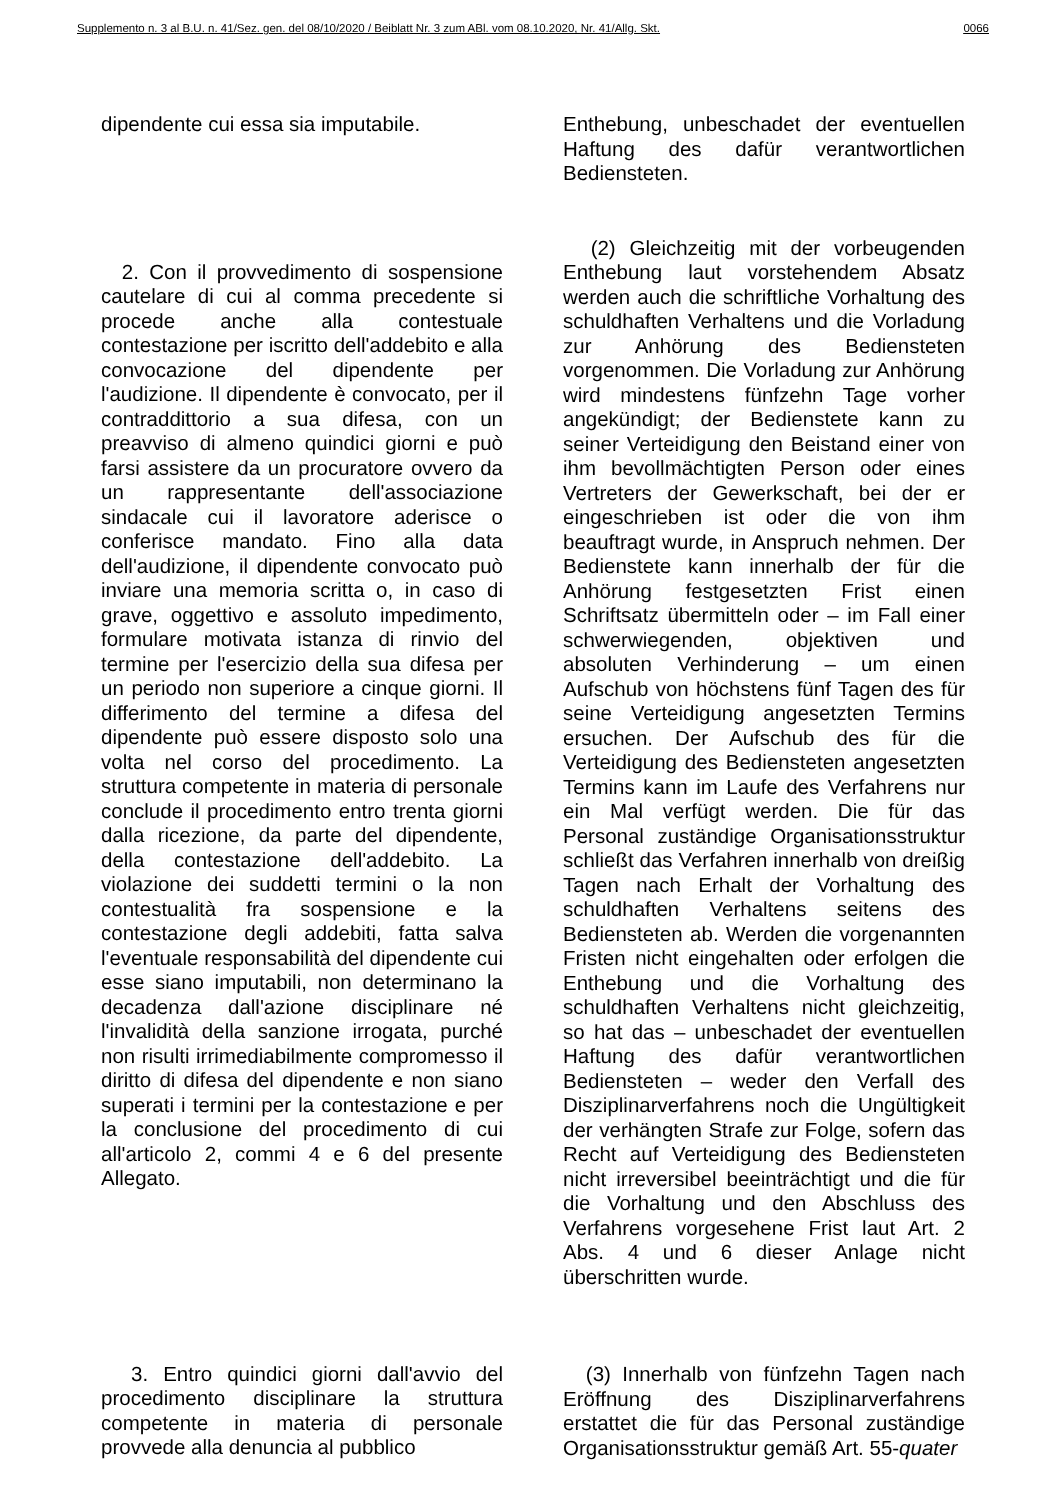Supplemento n. 3 al B.U. n. 41/Sez. gen. del 08/10/2020 / Beiblatt Nr. 3 zum ABl. vom 08.10.2020, Nr. 41/Allg. Skt. 0066
dipendente cui essa sia imputabile.
2. Con il provvedimento di sospensione cautelare di cui al comma precedente si procede anche alla contestuale contestazione per iscritto dell'addebito e alla convocazione del dipendente per l'audizione. Il dipendente è convocato, per il contraddittorio a sua difesa, con un preavviso di almeno quindici giorni e può farsi assistere da un procuratore ovvero da un rappresentante dell'associazione sindacale cui il lavoratore aderisce o conferisce mandato. Fino alla data dell'audizione, il dipendente convocato può inviare una memoria scritta o, in caso di grave, oggettivo e assoluto impedimento, formulare motivata istanza di rinvio del termine per l'esercizio della sua difesa per un periodo non superiore a cinque giorni. Il differimento del termine a difesa del dipendente può essere disposto solo una volta nel corso del procedimento. La struttura competente in materia di personale conclude il procedimento entro trenta giorni dalla ricezione, da parte del dipendente, della contestazione dell'addebito. La violazione dei suddetti termini o la non contestualità fra sospensione e la contestazione degli addebiti, fatta salva l'eventuale responsabilità del dipendente cui esse siano imputabili, non determinano la decadenza dall'azione disciplinare né l'invalidità della sanzione irrogata, purché non risulti irrimediabilmente compromesso il diritto di difesa del dipendente e non siano superati i termini per la contestazione e per la conclusione del procedimento di cui all'articolo 2, commi 4 e 6 del presente Allegato.
3. Entro quindici giorni dall'avvio del procedimento disciplinare la struttura competente in materia di personale provvede alla denuncia al pubblico
Enthebung, unbeschadet der eventuellen Haftung des dafür verantwortlichen Bediensteten.
(2) Gleichzeitig mit der vorbeugenden Enthebung laut vorstehendem Absatz werden auch die schriftliche Vorhaltung des schuldhaften Verhaltens und die Vorladung zur Anhörung des Bediensteten vorgenommen. Die Vorladung zur Anhörung wird mindestens fünfzehn Tage vorher angekündigt; der Bedienstete kann zu seiner Verteidigung den Beistand einer von ihm bevollmächtigten Person oder eines Vertreters der Gewerkschaft, bei der er eingeschrieben ist oder die von ihm beauftragt wurde, in Anspruch nehmen. Der Bedienstete kann innerhalb der für die Anhörung festgesetzten Frist einen Schriftsatz übermitteln oder – im Fall einer schwerwiegenden, objektiven und absoluten Verhinderung – um einen Aufschub von höchstens fünf Tagen des für seine Verteidigung angesetzten Termins ersuchen. Der Aufschub des für die Verteidigung des Bediensteten angesetzten Termins kann im Laufe des Verfahrens nur ein Mal verfügt werden. Die für das Personal zuständige Organisationsstruktur schließt das Verfahren innerhalb von dreißig Tagen nach Erhalt der Vorhaltung des schuldhaften Verhaltens seitens des Bediensteten ab. Werden die vorgenannten Fristen nicht eingehalten oder erfolgen die Enthebung und die Vorhaltung des schuldhaften Verhaltens nicht gleichzeitig, so hat das – unbeschadet der eventuellen Haftung des dafür verantwortlichen Bediensteten – weder den Verfall des Disziplinarverfahrens noch die Ungültigkeit der verhängten Strafe zur Folge, sofern das Recht auf Verteidigung des Bediensteten nicht irreversibel beeinträchtigt und die für die Vorhaltung und den Abschluss des Verfahrens vorgesehene Frist laut Art. 2 Abs. 4 und 6 dieser Anlage nicht überschritten wurde.
(3) Innerhalb von fünfzehn Tagen nach Eröffnung des Disziplinarverfahrens erstattet die für das Personal zuständige Organisationsstruktur gemäß Art. 55-quater